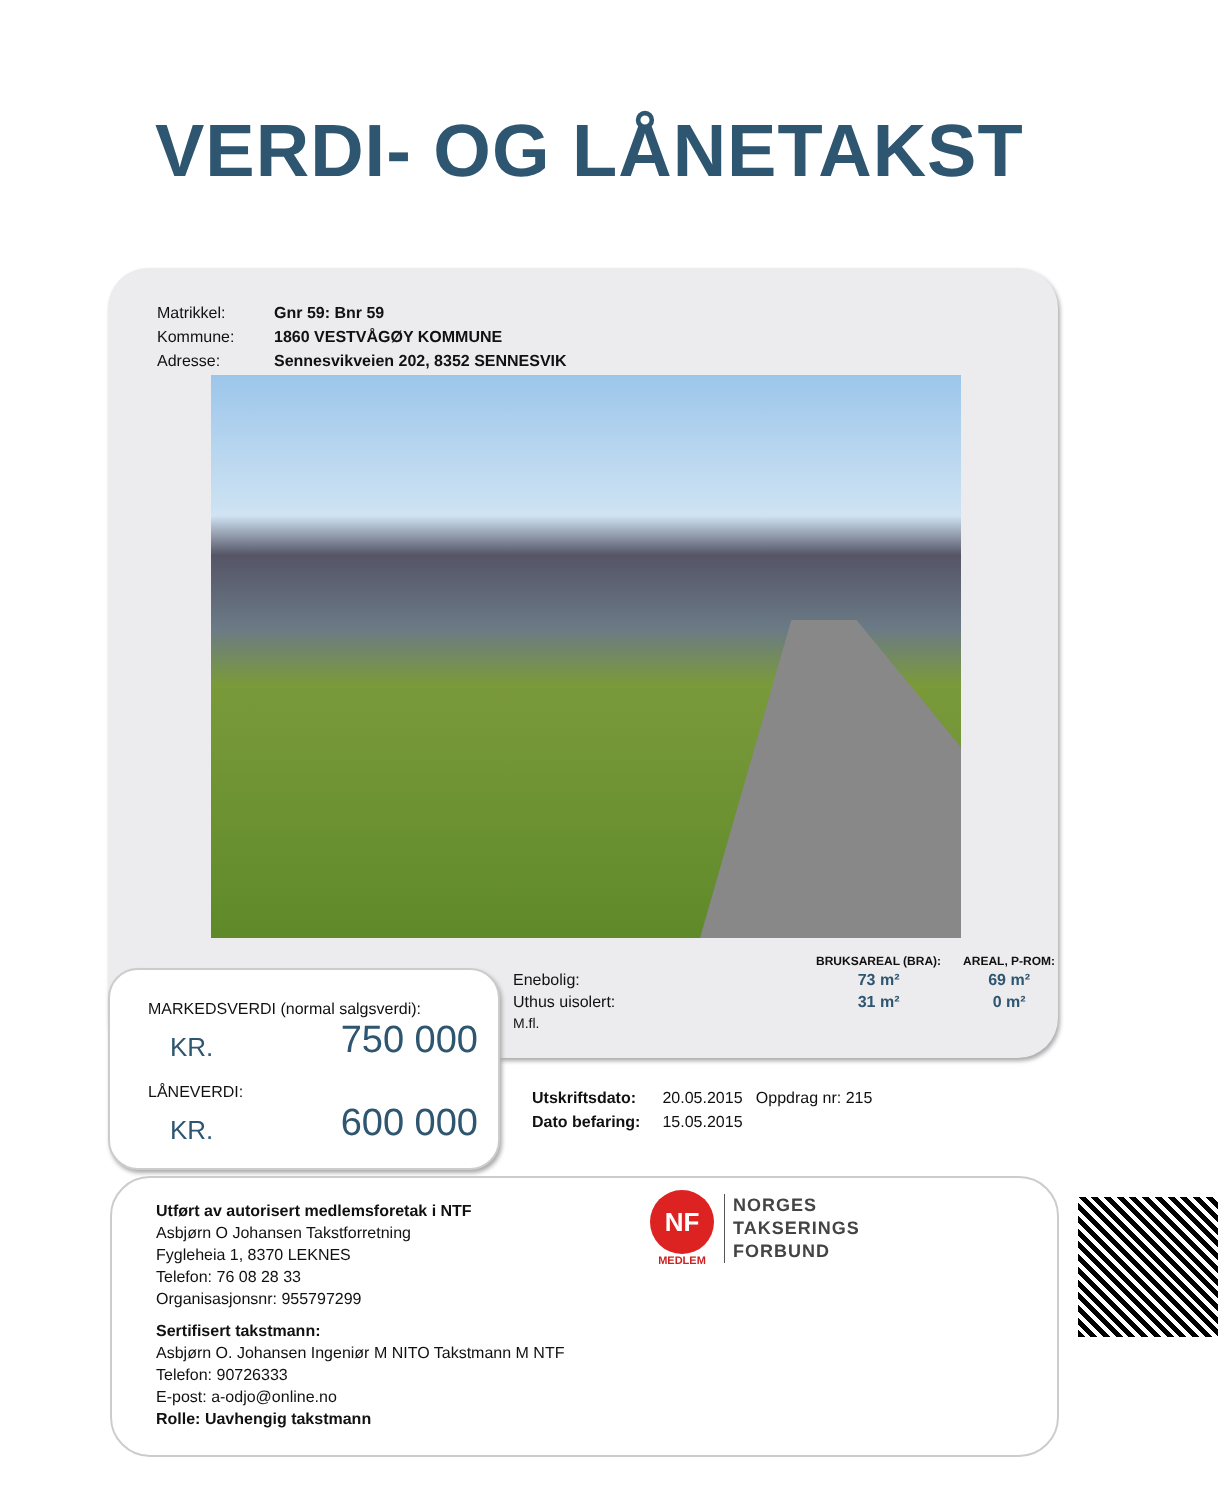VERDI- OG LÅNETAKST
| Matrikkel: | Gnr 59: Bnr 59 |
| Kommune: | 1860 VESTVÅGØY KOMMUNE |
| Adresse: | Sennesvikveien 202, 8352 SENNESVIK |
| | BRUKSAREAL (BRA): | AREAL, P-ROM: |
| --- | --- | --- |
| Enebolig: | 73 m² | 69 m² |
| Uthus uisolert: | 31 m² | 0 m² |
| M.fl. | | |
MARKEDSVERDI (normal salgsverdi):
KR. 750 000
LÅNEVERDI:
KR. 600 000
| Utskriftsdato: | 20.05.2015 Oppdrag nr: 215 |
| Dato befaring: | 15.05.2015 |
Utført av autorisert medlemsforetak i NTF
Asbjørn O Johansen Takstforretning
Fygleheia 1, 8370 LEKNES
Telefon: 76 08 28 33
Organisasjonsnr: 955797299
Sertifisert takstmann:
Asbjørn O. Johansen Ingeniør M NITO Takstmann M NTF
Telefon: 90726333
E-post: a-odjo@online.no
Rolle: Uavhengig takstmann
NF
MEDLEM
NORGES
TAKSERINGS
FORBUND